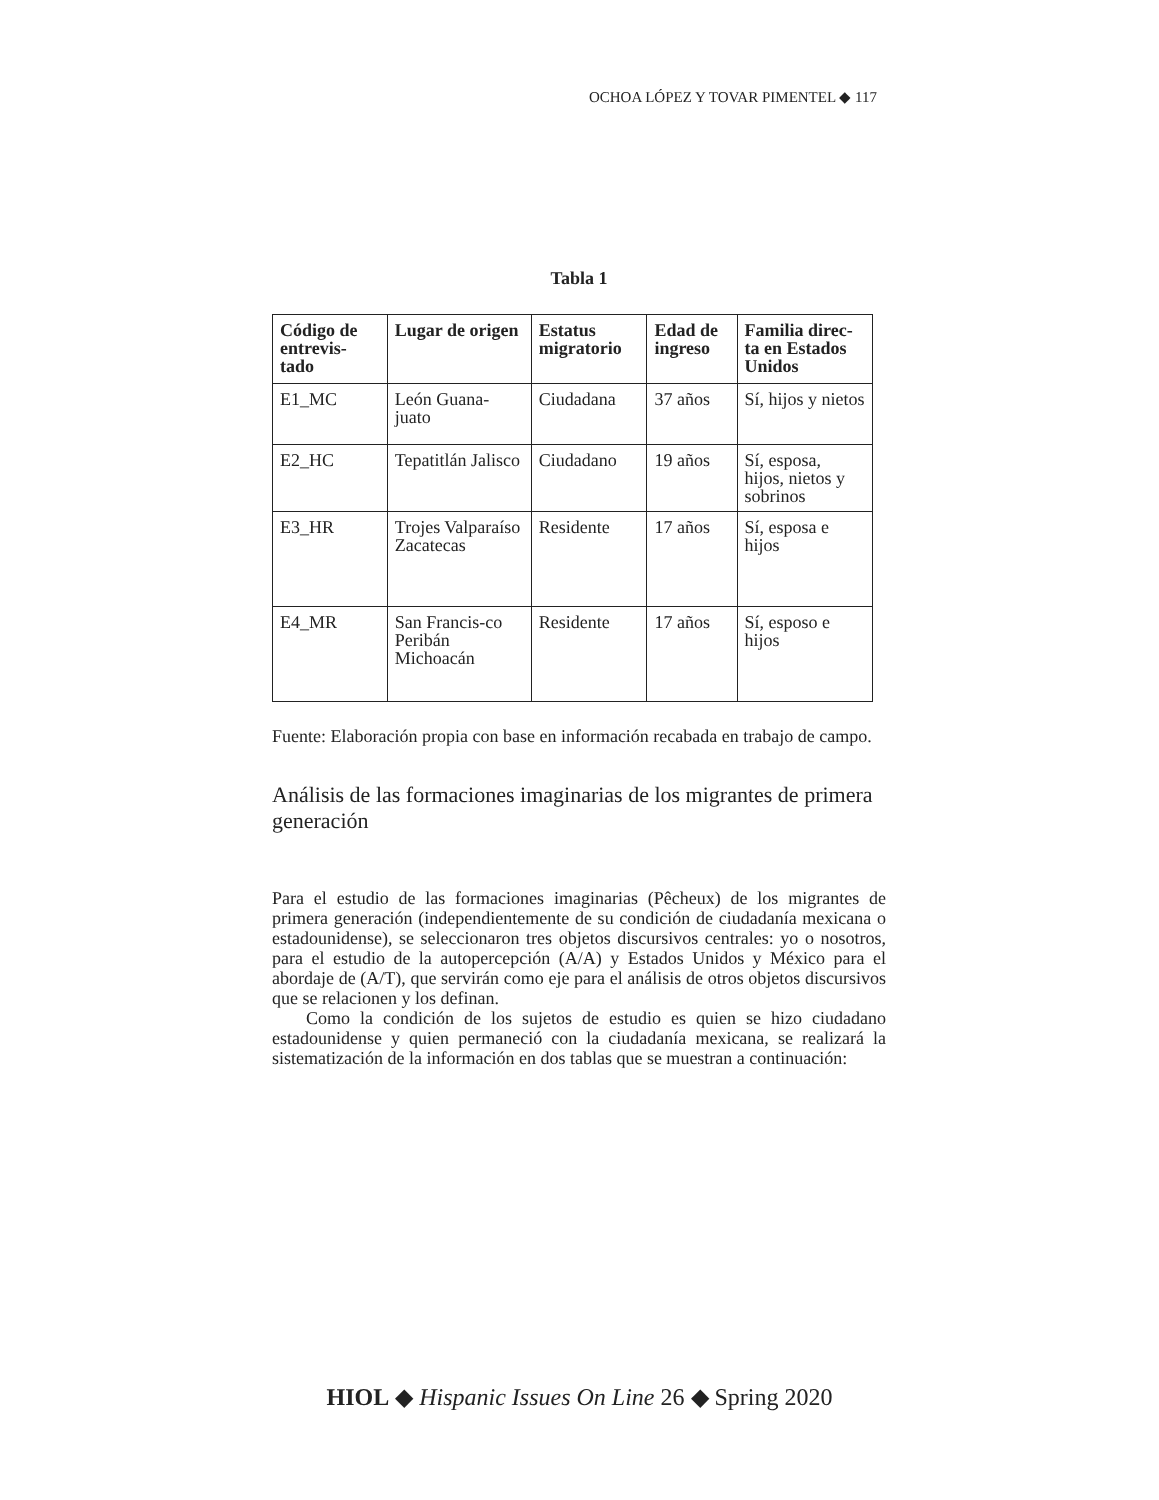OCHOA LÓPEZ Y TOVAR PIMENTEL ◆ 117
Tabla 1
| Código de entrevis-tado | Lugar de origen | Estatus migratorio | Edad de ingreso | Familia direc-ta en Estados Unidos |
| --- | --- | --- | --- | --- |
| E1_MC | León Guana-juato | Ciudadana | 37 años | Sí, hijos y nietos |
| E2_HC | Tepatitlán Jalisco | Ciudadano | 19 años | Sí, esposa, hijos, nietos y sobrinos |
| E3_HR | Trojes Valparaíso Zacatecas | Residente | 17 años | Sí, esposa e hijos |
| E4_MR | San Francis-co Peribán Michoacán | Residente | 17 años | Sí, esposo e hijos |
Fuente: Elaboración propia con base en información recabada en trabajo de campo.
Análisis de las formaciones imaginarias de los migrantes de primera generación
Para el estudio de las formaciones imaginarias (Pêcheux) de los migrantes de primera generación (independientemente de su condición de ciudadanía mexicana o estadounidense), se seleccionaron tres objetos discursivos centrales: yo o nosotros, para el estudio de la autopercepción (A/A) y Estados Unidos y México para el abordaje de (A/T), que servirán como eje para el análisis de otros objetos discursivos que se relacionen y los definan.
Como la condición de los sujetos de estudio es quien se hizo ciudadano estadounidense y quien permaneció con la ciudadanía mexicana, se realizará la sistematización de la información en dos tablas que se muestran a continuación:
HIOL ◆ Hispanic Issues On Line 26 ◆ Spring 2020